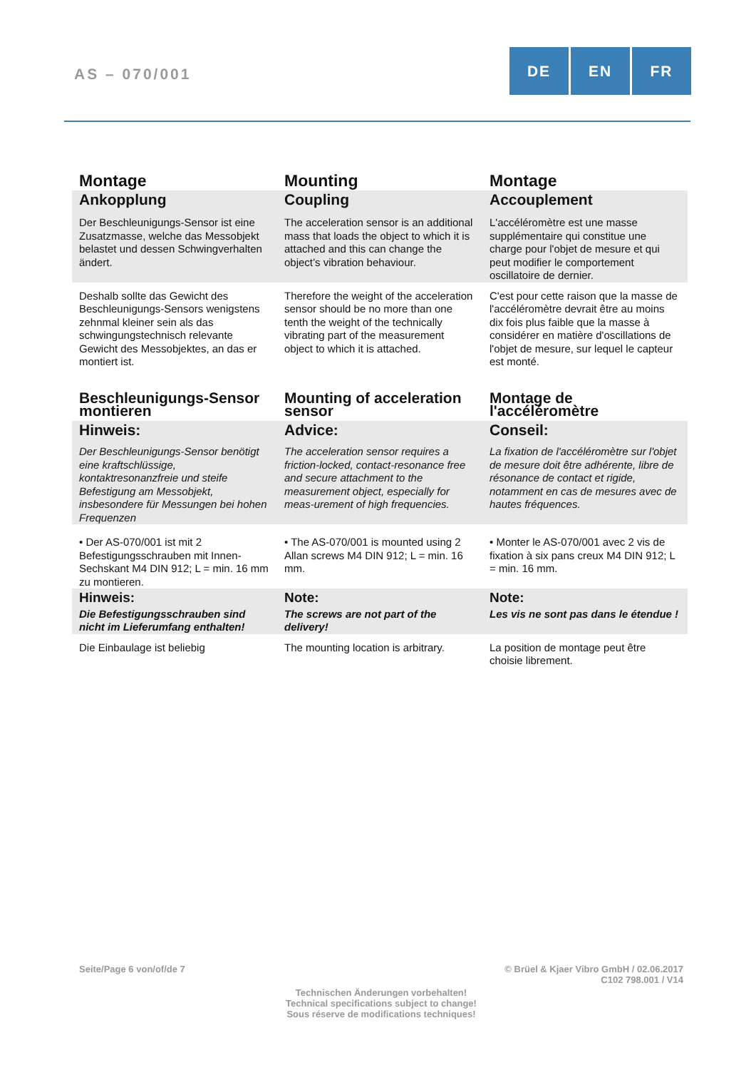AS – 070/001
DE EN FR
| Montage | Mounting | Montage |
| Ankopplung | Coupling | Accouplement |
| Der Beschleunigungs-Sensor ist eine Zusatzmasse, welche das Messobjekt belastet und dessen Schwingverhalten ändert. | The acceleration sensor is an additional mass that loads the object to which it is attached and this can change the object’s vibration behaviour. | L'accéléromètre est une masse supplémentaire qui constitue une charge pour l'objet de mesure et qui peut modifier le comportement oscillatoire de dernier. |
| Deshalb sollte das Gewicht des Beschleunigungs-Sensors wenigstens zehnmal kleiner sein als das schwingungstechnisch relevante Gewicht des Messobjektes, an das er montiert ist. | Therefore the weight of the acceleration sensor should be no more than one tenth the weight of the technically vibrating part of the measurement object to which it is attached. | C'est pour cette raison que la masse de l'accéléromètre devrait être au moins dix fois plus faible que la masse à considérer en matière d'oscillations de l'objet de mesure, sur lequel le capteur est monté. |
| Beschleunigungs-Sensor montieren | Mounting of acceleration sensor | Montage de l'accéléromètre |
| Hinweis: | Advice: | Conseil: |
| Der Beschleunigungs-Sensor benötigt eine kraftschlüssige, kontaktresonanzfreie und steife Befestigung am Messobjekt, insbesondere für Messungen bei hohen Frequenzen | The acceleration sensor requires a friction-locked, contact-resonance free and secure attachment to the measurement object, especially for meas-urement of high frequencies. | La fixation de l'accéléromètre sur l'objet de mesure doit être adhérente, libre de résonance de contact et rigide, notamment en cas de mesures avec de hautes fréquences. |
| • Der AS-070/001 ist mit 2 Befestigungsschrauben mit Innen-Sechskant M4 DIN 912; L = min. 16 mm zu montieren. | • The AS-070/001 is mounted using 2 Allan screws M4 DIN 912; L = min. 16 mm. | • Monter le AS-070/001 avec 2 vis de fixation à six pans creux M4 DIN 912; L = min. 16 mm. |
| Hinweis: | Note: | Note: |
| Die Befestigungsschrauben sind nicht im Lieferumfang enthalten! | The screws are not part of the delivery! | Les vis ne sont pas dans le étendue ! |
| Die Einbaulage ist beliebig | The mounting location is arbitrary. | La position de montage peut être choisie librement. |
Seite/Page 6 von/of/de 7
© Brüel & Kjaer Vibro GmbH / 02.06.2017
C102 798.001 / V14
Technischen Änderungen vorbehalten!
Technical specifications subject to change!
Sous réserve de modifications techniques!